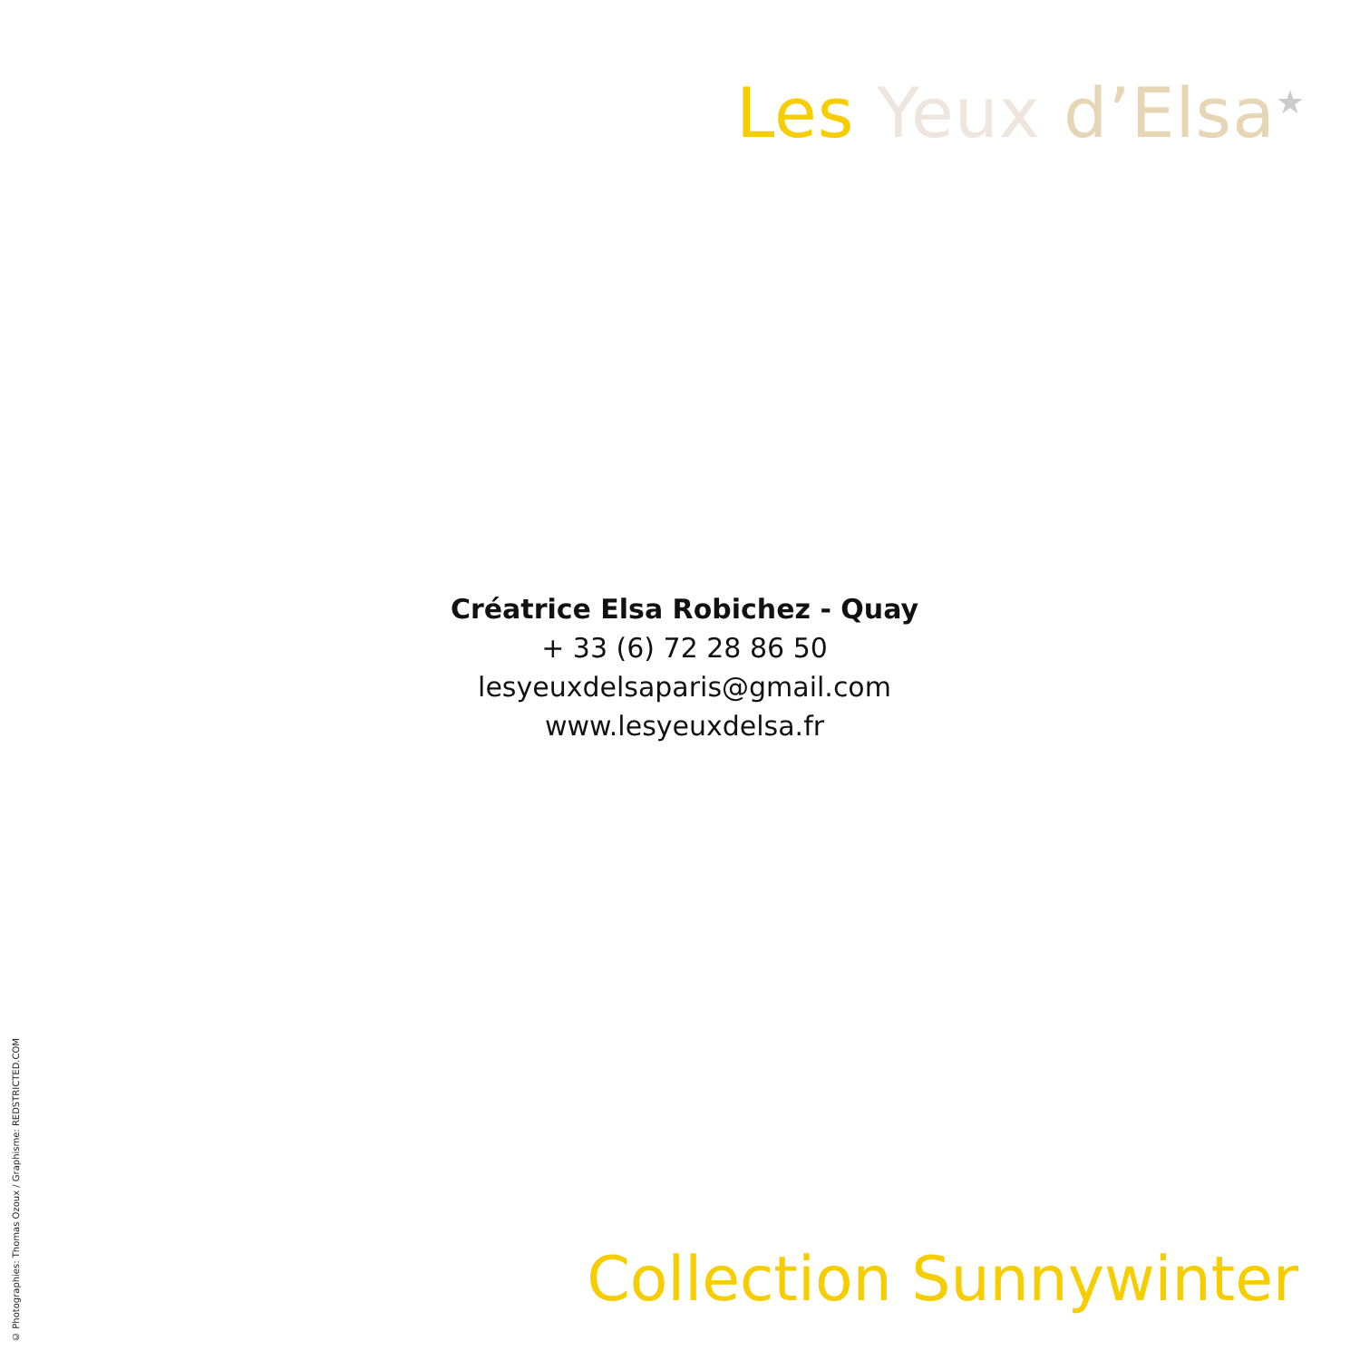Les Yeux d’Elsa<sup>★</sup>
Créatrice Elsa Robichez - Quay
+ 33 (6) 72 28 86 50
lesyeuxdelsaparis@gmail.com
www.lesyeuxdelsa.fr
Collection Sunnywinter
© Photographies: Thomas Ozoux / Graphisme: REDSTRICTED.COM